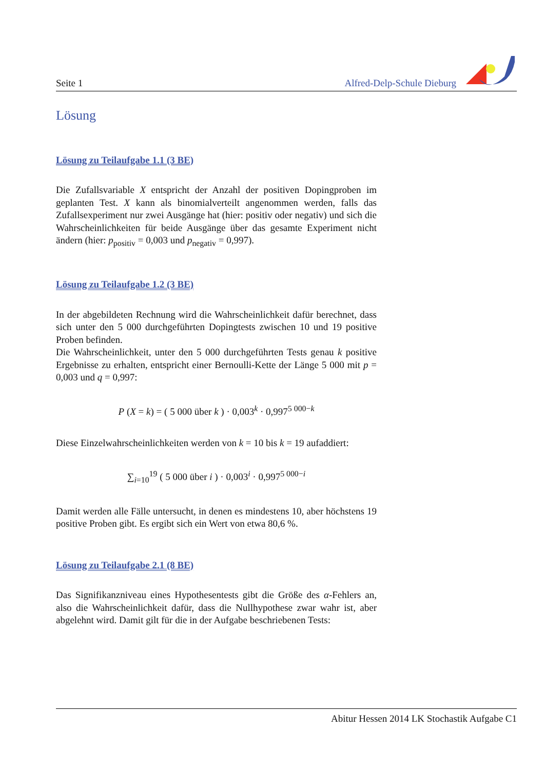Seite 1 Alfred-Delp-Schule Dieburg
Lösung
Lösung zu Teilaufgabe 1.1 (3 BE)
Die Zufallsvariable X entspricht der Anzahl der positiven Dopingproben im geplanten Test. X kann als binomialverteilt angenommen werden, falls das Zufallsexperiment nur zwei Ausgänge hat (hier: positiv oder negativ) und sich die Wahrscheinlichkeiten für beide Ausgänge über das gesamte Experiment nicht ändern (hier: p<sub>positiv</sub> = 0,003 und p<sub>negativ</sub> = 0,997).
Lösung zu Teilaufgabe 1.2 (3 BE)
In der abgebildeten Rechnung wird die Wahrscheinlichkeit dafür berechnet, dass sich unter den 5 000 durchgeführten Dopingtests zwischen 10 und 19 positive Proben befinden.
Die Wahrscheinlichkeit, unter den 5 000 durchgeführten Tests genau k positive Ergebnisse zu erhalten, entspricht einer Bernoulli-Kette der Länge 5 000 mit p = 0,003 und q = 0,997:
P (X = k) = ( 5 000 über k ) · 0,003<sup>k</sup> · 0,997<sup>5 000−k</sup>
Diese Einzelwahrscheinlichkeiten werden von k = 10 bis k = 19 aufaddiert:
∑<sub>i=10</sub><sup>19</sup> ( 5 000 über i ) · 0,003<sup>i</sup> · 0,997<sup>5 000−i</sup>
Damit werden alle Fälle untersucht, in denen es mindestens 10, aber höchstens 19 positive Proben gibt. Es ergibt sich ein Wert von etwa 80,6 %.
Lösung zu Teilaufgabe 2.1 (8 BE)
Das Signifikanzniveau eines Hypothesentests gibt die Größe des α-Fehlers an, also die Wahrscheinlichkeit dafür, dass die Nullhypothese zwar wahr ist, aber abgelehnt wird. Damit gilt für die in der Aufgabe beschriebenen Tests:
Abitur Hessen 2014 LK Stochastik Aufgabe C1